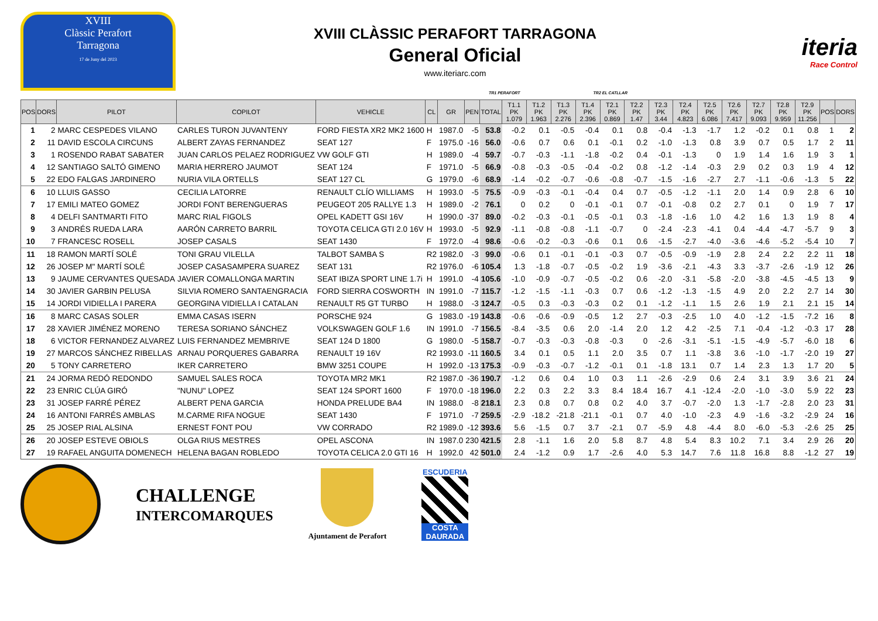XVIII
Clàssic Perafort
Tarragona
17 de Juny del 2023
XVIII CLÀSSIC PERAFORT TARRAGONA
General Oficial
www.iteriarc.com
iteria
Race Control
TR1 PERAFORT TR2 EL CATLLAR
| POS | DORS | PILOT | COPILOT | VEHICLE | CL | GR | PEN | TOTAL | T1.1 PK 1.079 | T1.2 PK 1.963 | T1.3 PK 2.276 | T1.4 PK 2.396 | T2.1 PK 0.869 | T2.2 PK 1.47 | T2.3 PK 3.44 | T2.4 PK 4.823 | T2.5 PK 6.086 | T2.6 PK 7.417 | T2.7 PK 9.093 | T2.8 PK 9.959 | T2.9 PK 11.256 | POS | DORS |
| --- | --- | --- | --- | --- | --- | --- | --- | --- | --- | --- | --- | --- | --- | --- | --- | --- | --- | --- | --- | --- | --- | --- | --- |
| 1 | 2 | MARC CESPEDES VILANO | CARLES TURON JUVANTENY | FORD FIESTA XR2 MK2 1600 | H | 1987.0 | -5 | 53.8 | -0.2 | 0.1 | -0.5 | -0.4 | 0.1 | 0.8 | -0.4 | -1.3 | -1.7 | 1.2 | -0.2 | 0.1 | 0.8 | 1 | 2 |
| 2 | 11 | DAVID ESCOLA CIRCUNS | ALBERT ZAYAS FERNANDEZ | SEAT 127 | F | 1975.0 | -16 | 56.0 | -0.6 | 0.7 | 0.6 | 0.1 | -0.1 | 0.2 | -1.0 | -1.3 | 0.8 | 3.9 | 0.7 | 0.5 | 1.7 | 2 | 11 |
| 3 | 1 | ROSENDO RABAT SABATER | JUAN CARLOS PELAEZ RODRIGUEZ | VW GOLF GTI | H | 1989.0 | -4 | 59.7 | -0.7 | -0.3 | -1.1 | -1.8 | -0.2 | 0.4 | -0.1 | -1.3 | 0 | 1.9 | 1.4 | 1.6 | 1.9 | 3 | 1 |
| 4 | 12 | SANTIAGO SALTÓ GIMENO | MARIA HERRERO JAUMOT | SEAT 124 | F | 1971.0 | -5 | 66.9 | -0.8 | -0.3 | -0.5 | -0.4 | -0.2 | 0.8 | -1.2 | -1.4 | -0.3 | 2.9 | 0.2 | 0.3 | 1.9 | 4 | 12 |
| 5 | 22 | EDO FALGAS JARDINERO | NURIA VILA ORTELLS | SEAT 127 CL | G | 1979.0 | -6 | 68.9 | -1.4 | -0.2 | -0.7 | -0.6 | -0.8 | -0.7 | -1.5 | -1.6 | -2.7 | 2.7 | -1.1 | -0.6 | -1.3 | 5 | 22 |
| 6 | 10 | LLUIS GASSO | CECILIA LATORRE | RENAULT CLÍO WILLIAMS | H | 1993.0 | -5 | 75.5 | -0.9 | -0.3 | -0.1 | -0.4 | 0.4 | 0.7 | -0.5 | -1.2 | -1.1 | 2.0 | 1.4 | 0.9 | 2.8 | 6 | 10 |
| 7 | 17 | EMILI MATEO GOMEZ | JORDI FONT BERENGUERAS | PEUGEOT 205 RALLYE 1.3 | H | 1989.0 | -2 | 76.1 | 0 | 0.2 | 0 | -0.1 | -0.1 | 0.7 | -0.1 | -0.8 | 0.2 | 2.7 | 0.1 | 0 | 1.9 | 7 | 17 |
| 8 | 4 | DELFI SANTMARTI FITO | MARC RIAL FIGOLS | OPEL KADETT GSI 16V | H | 1990.0 | -37 | 89.0 | -0.2 | -0.3 | -0.1 | -0.5 | -0.1 | 0.3 | -1.8 | -1.6 | 1.0 | 4.2 | 1.6 | 1.3 | 1.9 | 8 | 4 |
| 9 | 3 | ANDRÉS RUEDA LARA | AARÓN CARRETO BARRIL | TOYOTA CELICA GTI 2.0 16V | H | 1993.0 | -5 | 92.9 | -1.1 | -0.8 | -0.8 | -1.1 | -0.7 | 0 | -2.4 | -2.3 | -4.1 | 0.4 | -4.4 | -4.7 | -5.7 | 9 | 3 |
| 10 | 7 | FRANCESC ROSELL | JOSEP CASALS | SEAT 1430 | F | 1972.0 | -4 | 98.6 | -0.6 | -0.2 | -0.3 | -0.6 | 0.1 | 0.6 | -1.5 | -2.7 | -4.0 | -3.6 | -4.6 | -5.2 | -5.4 | 10 | 7 |
| 11 | 18 | RAMON MARTÍ SOLÉ | TONI GRAU VILELLA | TALBOT SAMBA S | R2 | 1982.0 | -3 | 99.0 | -0.6 | 0.1 | -0.1 | -0.1 | -0.3 | 0.7 | -0.5 | -0.9 | -1.9 | 2.8 | 2.4 | 2.2 | 2.2 | 11 | 18 |
| 12 | 26 | JOSEP M" MARTÍ SOLÉ | JOSEP CASASAMPERA SUAREZ | SEAT 131 | R2 | 1976.0 | -6 | 105.4 | 1.3 | -1.8 | -0.7 | -0.5 | -0.2 | 1.9 | -3.6 | -2.1 | -4.3 | 3.3 | -3.7 | -2.6 | -1.9 | 12 | 26 |
| 13 | 9 | JAUME CERVANTES QUESADA | JAVIER COMALLONGA MARTIN | SEAT IBIZA SPORT LINE 1.7i | H | 1991.0 | -4 | 105.6 | -1.0 | -0.9 | -0.7 | -0.5 | -0.2 | 0.6 | -2.0 | -3.1 | -5.8 | -2.0 | -3.8 | -4.5 | -4.5 | 13 | 9 |
| 14 | 30 | JAVIER GARBIN PELUSA | SILVIA ROMERO SANTAENGRACIA | FORD SIERRA COSWORTH | IN | 1991.0 | -7 | 115.7 | -1.2 | -1.5 | -1.1 | -0.3 | 0.7 | 0.6 | -1.2 | -1.3 | -1.5 | 4.9 | 2.0 | 2.2 | 2.7 | 14 | 30 |
| 15 | 14 | JORDI VIDIELLA I PARERA | GEORGINA VIDIELLA I CATALAN | RENAULT R5 GT TURBO | H | 1988.0 | -3 | 124.7 | -0.5 | 0.3 | -0.3 | -0.3 | 0.2 | 0.1 | -1.2 | -1.1 | 1.5 | 2.6 | 1.9 | 2.1 | 2.1 | 15 | 14 |
| 16 | 8 | MARC CASAS SOLER | EMMA CASAS ISERN | PORSCHE 924 | G | 1983.0 | -19 | 143.8 | -0.6 | -0.6 | -0.9 | -0.5 | 1.2 | 2.7 | -0.3 | -2.5 | 1.0 | 4.0 | -1.2 | -1.5 | -7.2 | 16 | 8 |
| 17 | 28 | XAVIER JIMÉNEZ MORENO | TERESA SORIANO SÁNCHEZ | VOLKSWAGEN GOLF 1.6 | IN | 1991.0 | -7 | 156.5 | -8.4 | -3.5 | 0.6 | 2.0 | -1.4 | 2.0 | 1.2 | 4.2 | -2.5 | 7.1 | -0.4 | -1.2 | -0.3 | 17 | 28 |
| 18 | 6 | VICTOR FERNANDEZ ALVAREZ | LUIS FERNANDEZ MEMBRIVE | SEAT 124 D 1800 | G | 1980.0 | -5 | 158.7 | -0.7 | -0.3 | -0.3 | -0.8 | -0.3 | 0 | -2.6 | -3.1 | -5.1 | -1.5 | -4.9 | -5.7 | -6.0 | 18 | 6 |
| 19 | 27 | MARCOS SÁNCHEZ RIBELLAS | ARNAU PORQUERES GABARRA | RENAULT 19 16V | R2 | 1993.0 | -11 | 160.5 | 3.4 | 0.1 | 0.5 | 1.1 | 2.0 | 3.5 | 0.7 | 1.1 | -3.8 | 3.6 | -1.0 | -1.7 | -2.0 | 19 | 27 |
| 20 | 5 | TONY CARRETERO | IKER CARRETERO | BMW 3251 COUPE | H | 1992.0 | -13 | 175.3 | -0.9 | -0.3 | -0.7 | -1.2 | -0.1 | 0.1 | -1.8 | 13.1 | 0.7 | 1.4 | 2.3 | 1.3 | 1.7 | 20 | 5 |
| 21 | 24 | JORMA REDÓ REDONDO | SAMUEL SALES ROCA | TOYOTA MR2 MK1 | R2 | 1987.0 | -36 | 190.7 | -1.2 | 0.6 | 0.4 | 1.0 | 0.3 | 1.1 | -2.6 | -2.9 | 0.6 | 2.4 | 3.1 | 3.9 | 3.6 | 21 | 24 |
| 22 | 23 | ENRIC CLÚA GIRÓ | "NUNU" LOPEZ | SEAT 124 SPORT 1600 | F | 1970.0 | -18 | 196.0 | 2.2 | 0.3 | 2.2 | 3.3 | 8.4 | 18.4 | 16.7 | 4.1 | -12.4 | -2.0 | -1.0 | -3.0 | 5.9 | 22 | 23 |
| 23 | 31 | JOSEP FARRÉ PÉREZ | ALBERT PENA GARCIA | HONDA PRELUDE BA4 | IN | 1988.0 | -8 | 218.1 | 2.3 | 0.8 | 0.7 | 0.8 | 0.2 | 4.0 | 3.7 | -0.7 | -2.0 | 1.3 | -1.7 | -2.8 | 2.0 | 23 | 31 |
| 24 | 16 | ANTONI FARRÉS AMBLAS | M.CARME RIFA NOGUE | SEAT 1430 | F | 1971.0 | -7 | 259.5 | -2.9 | -18.2 | -21.8 | -21.1 | -0.1 | 0.7 | 4.0 | -1.0 | -2.3 | 4.9 | -1.6 | -3.2 | -2.9 | 24 | 16 |
| 25 | 25 | JOSEP RIAL ALSINA | ERNEST FONT POU | VW CORRADO | R2 | 1989.0 | -12 | 393.6 | 5.6 | -1.5 | 0.7 | 3.7 | -2.1 | 0.7 | -5.9 | 4.8 | -4.4 | 8.0 | -6.0 | -5.3 | -2.6 | 25 | 25 |
| 26 | 20 | JOSEP ESTEVE OBIOLS | OLGA RIUS MESTRES | OPEL ASCONA | IN | 1987.0 | 230 | 421.5 | 2.8 | -1.1 | 1.6 | 2.0 | 5.8 | 8.7 | 4.8 | 5.4 | 8.3 | 10.2 | 7.1 | 3.4 | 2.9 | 26 | 20 |
| 27 | 19 | RAFAEL ANGUITA DOMENECH | HELENA BAGAN ROBLEDO | TOYOTA CELICA 2.0 GTI 16 | H | 1992.0 | 42 | 501.0 | 2.4 | -1.2 | 0.9 | 1.7 | -2.6 | 4.0 | 5.3 | 14.7 | 7.6 | 11.8 | 16.8 | 8.8 | -1.2 | 27 | 19 |
CHALLENGE
INTERCOMARQUES
Ajuntament de Perafort
ESCUDERIA
COSTA
DAURADA